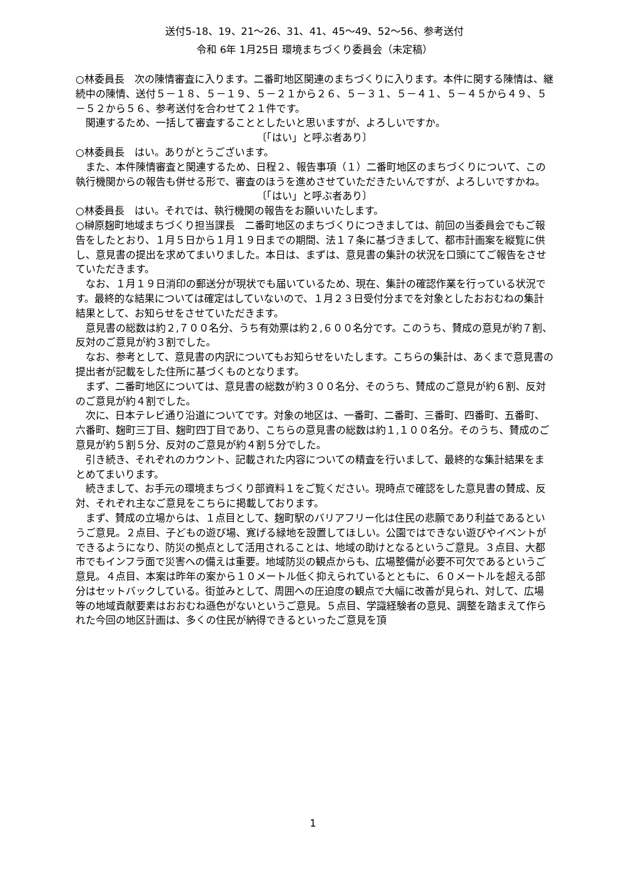送付5-18、19、21～26、31、41、45～49、52～56、参考送付
令和 6年 1月25日 環境まちづくり委員会（未定稿）
○林委員長　次の陳情審査に入ります。二番町地区関連のまちづくりに入ります。本件に関する陳情は、継続中の陳情、送付５－１８、５－１９、５－２１から２６、５－３１、５－４１、５－４５から４９、５－５２から５６、参考送付を合わせて２１件です。
関連するため、一括して審査することとしたいと思いますが、よろしいですか。
〔「はい」と呼ぶ者あり〕
○林委員長　はい。ありがとうございます。
また、本件陳情審査と関連するため、日程２、報告事項（１）二番町地区のまちづくりについて、この執行機関からの報告も併せる形で、審査のほうを進めさせていただきたいんですが、よろしいですかね。
〔「はい」と呼ぶ者あり〕
○林委員長　はい。それでは、執行機関の報告をお願いいたします。
○榊原麹町地域まちづくり担当課長　二番町地区のまちづくりにつきましては、前回の当委員会でもご報告をしたとおり、１月５日から１月１９日までの期間、法１７条に基づきまして、都市計画案を縦覧に供し、意見書の提出を求めてまいりました。本日は、まずは、意見書の集計の状況を口頭にてご報告をさせていただきます。
なお、１月１９日消印の郵送分が現状でも届いているため、現在、集計の確認作業を行っている状況です。最終的な結果については確定はしていないので、１月２３日受付分までを対象としたおおむねの集計結果として、お知らせをさせていただきます。
意見書の総数は約２,７００名分、うち有効票は約２,６００名分です。このうち、賛成の意見が約７割、反対のご意見が約３割でした。
なお、参考として、意見書の内訳についてもお知らせをいたします。こちらの集計は、あくまで意見書の提出者が記載をした住所に基づくものとなります。
まず、二番町地区については、意見書の総数が約３００名分、そのうち、賛成のご意見が約６割、反対のご意見が約４割でした。
次に、日本テレビ通り沿道についてです。対象の地区は、一番町、二番町、三番町、四番町、五番町、六番町、麹町三丁目、麹町四丁目であり、こちらの意見書の総数は約１,１００名分。そのうち、賛成のご意見が約５割５分、反対のご意見が約４割５分でした。
引き続き、それぞれのカウント、記載された内容についての精査を行いまして、最終的な集計結果をまとめてまいります。
続きまして、お手元の環境まちづくり部資料１をご覧ください。現時点で確認をした意見書の賛成、反対、それぞれ主なご意見をこちらに掲載しております。
まず、賛成の立場からは、１点目として、麹町駅のバリアフリー化は住民の悲願であり利益であるというご意見。２点目、子どもの遊び場、寛げる緑地を設置してほしい。公園ではできない遊びやイベントができるようになり、防災の拠点として活用されることは、地域の助けとなるというご意見。３点目、大都市でもインフラ面で災害への備えは重要。地域防災の観点からも、広場整備が必要不可欠であるというご意見。４点目、本案は昨年の案から１０メートル低く抑えられているとともに、６０メートルを超える部分はセットバックしている。街並みとして、周囲への圧迫度の観点で大幅に改善が見られ、対して、広場等の地域貢献要素はおおむね遜色がないというご意見。５点目、学識経験者の意見、調整を踏まえて作られた今回の地区計画は、多くの住民が納得できるといったご意見を頂
1